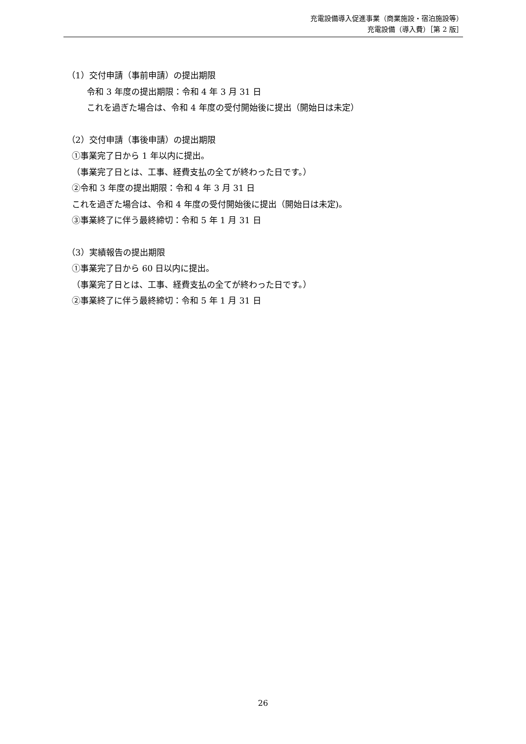充電設備導入促進事業（商業施設・宿泊施設等）
充電設備（導入費）［第 2 版］
（1）交付申請（事前申請）の提出期限
令和 3 年度の提出期限：令和 4 年 3 月 31 日
これを過ぎた場合は、令和 4 年度の受付開始後に提出（開始日は未定）
（2）交付申請（事後申請）の提出期限
①事業完了日から 1 年以内に提出。
（事業完了日とは、工事、経費支払の全てが終わった日です。）
②令和 3 年度の提出期限：令和 4 年 3 月 31 日
これを過ぎた場合は、令和 4 年度の受付開始後に提出（開始日は未定)。
③事業終了に伴う最終締切：令和 5 年 1 月 31 日
（3）実績報告の提出期限
①事業完了日から 60 日以内に提出。
（事業完了日とは、工事、経費支払の全てが終わった日です。）
②事業終了に伴う最終締切：令和 5 年 1 月 31 日
26